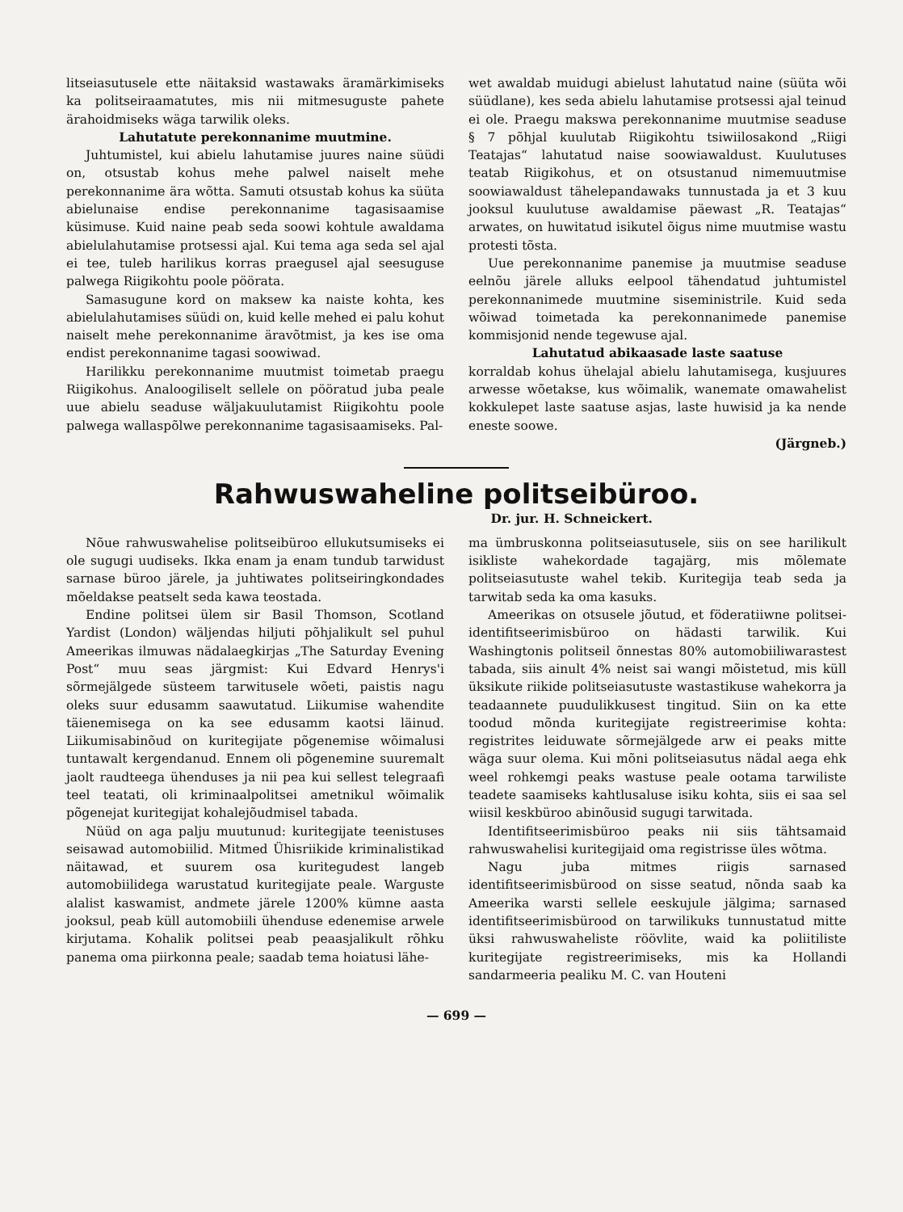litseiasutusele ette näitaksid wastawaks äramärkimiseks ka politseiraamatutes, mis nii mitmesuguste pahete ärahoidmiseks wäga tarwilik oleks.
Lahutatute perekonnanime muutmine.
Juhtumistel, kui abielu lahutamise juures naine süüdi on, otsustab kohus mehe palwel naiselt mehe perekonnanime ära wõtta. Samuti otsustab kohus ka süüta abielunaise endise perekonnanime tagasisaamise küsimuse. Kuid naine peab seda soowi kohtule awaldama abielulahutamise protsessi ajal. Kui tema aga seda sel ajal ei tee, tuleb harilikus korras praegusel ajal seesuguse palwega Riigikohtu poole pöörata.
Samasugune kord on maksew ka naiste kohta, kes abielulahutamises süüdi on, kuid kelle mehed ei palu kohut naiselt mehe perekonnanime äravõtmist, ja kes ise oma endist perekonnanime tagasi soowiwad.
Harilikku perekonnanime muutmist toimetab praegu Riigikohus. Analoogiliselt sellele on pööratud juba peale uue abielu seaduse wäljakuulutamist Riigikohtu poole palwega wallaspõlwe perekonnanime tagasisaamiseks. Pal-
wet awaldab muidugi abielust lahutatud naine (süüta wõi süüdlane), kes seda abielu lahutamise protsessi ajal teinud ei ole. Praegu makswa perekonnanime muutmise seaduse § 7 põhjal kuulutab Riigikohtu tsiwiilosakond „Riigi Teatajas“ lahutatud naise soowiawaldust. Kuulutuses teatab Riigikohus, et on otsustanud nimemuutmise soowiawaldust tähelepandawaks tunnustada ja et 3 kuu jooksul kuulutuse awaldamise päewast „R. Teatajas“ arwates, on huwitatud isikutel õigus nime muutmise wastu protesti tõsta.
Uue perekonnanime panemise ja muutmise seaduse eelnõu järele alluks eelpool tähendatud juhtumistel perekonnanimede muutmine siseministrile. Kuid seda wõiwad toimetada ka perekonnanimede panemise kommisjonid nende tegewuse ajal.
Lahutatud abikaasade laste saatuse
korraldab kohus ühelajal abielu lahutamisega, kusjuures arwesse wõetakse, kus wõimalik, wanemate omawahelist kokkulepet laste saatuse asjas, laste huwisid ja ka nende eneste soowe.
(Järgneb.)
Rahwuswaheline politseibüroo.
Dr. jur. H. Schneickert.
Nõue rahwuswahelise politseibüroo ellukutsumiseks ei ole sugugi uudiseks. Ikka enam ja enam tundub tarwidust sarnase büroo järele, ja juhtiwates politseiringkondades mõeldakse peatselt seda kawa teostada.
Endine politsei ülem sir Basil Thomson, Scotland Yardist (London) wäljendas hiljuti põhjalikult sel puhul Ameerikas ilmuwas nädalaegkirjas „The Saturday Evening Post“ muu seas järgmist: Kui Edvard Henrys'i sõrmejälgede süsteem tarwitusele wõeti, paistis nagu oleks suur edusamm saawutatud. Liikumise wahendite täienemisega on ka see edusamm kaotsi läinud. Liikumisabinõud on kuritegijate põgenemise wõimalusi tuntawalt kergendanud. Ennem oli põgenemine suuremalt jaolt raudteega ühenduses ja nii pea kui sellest telegraafi teel teatati, oli kriminaalpolitsei ametnikul wõimalik põgenejat kuritegijat kohalejõudmisel tabada.
Nüüd on aga palju muutunud: kuritegijate teenistuses seisawad automobiilid. Mitmed Ühisriikide kriminalistikad näitawad, et suurem osa kuritegudest langeb automobiilidega warustatud kuritegijate peale. Warguste alalist kaswamist, andmete järele 1200% kümne aasta jooksul, peab küll automobiili ühenduse edenemise arwele kirjutama. Kohalik politsei peab peaasjalikult rõhku panema oma piirkonna peale; saadab tema hoiatusi lähe-
ma ümbruskonna politseiasutusele, siis on see harilikult isikliste wahekordade tagajärg, mis mõlemate politseiasutuste wahel tekib. Kuritegija teab seda ja tarwitab seda ka oma kasuks.
Ameerikas on otsusele jõutud, et föderatiiwne politsei-identifitseerimisbüroo on hädasti tarwilik. Kui Washingtonis politseil õnnestas 80% automobiiliwarastest tabada, siis ainult 4% neist sai wangi mõistetud, mis küll üksikute riikide politseiasutuste wastastikuse wahekorra ja teadaannete puudulikkusest tingitud. Siin on ka ette toodud mõnda kuritegijate registreerimise kohta: registrites leiduwate sõrmejälgede arw ei peaks mitte wäga suur olema. Kui mõni politseiasutus nädal aega ehk weel rohkemgi peaks wastuse peale ootama tarwiliste teadete saamiseks kahtlusaluse isiku kohta, siis ei saa sel wiisil keskbüroo abinõusid sugugi tarwitada.
Identifitseerimisbüroo peaks nii siis tähtsamaid rahwuswahelisi kuritegijaid oma registrisse üles wõtma.
Nagu juba mitmes riigis sarnased identifitseerimisbürood on sisse seatud, nõnda saab ka Ameerika warsti sellele eeskujule jälgima; sarnased identifitseerimisbürood on tarwilikuks tunnustatud mitte üksi rahwuswaheliste röövlite, waid ka poliitiliste kuritegijate registreerimiseks, mis ka Hollandi sandarmeeria pealiku M. C. van Houteni
— 699 —